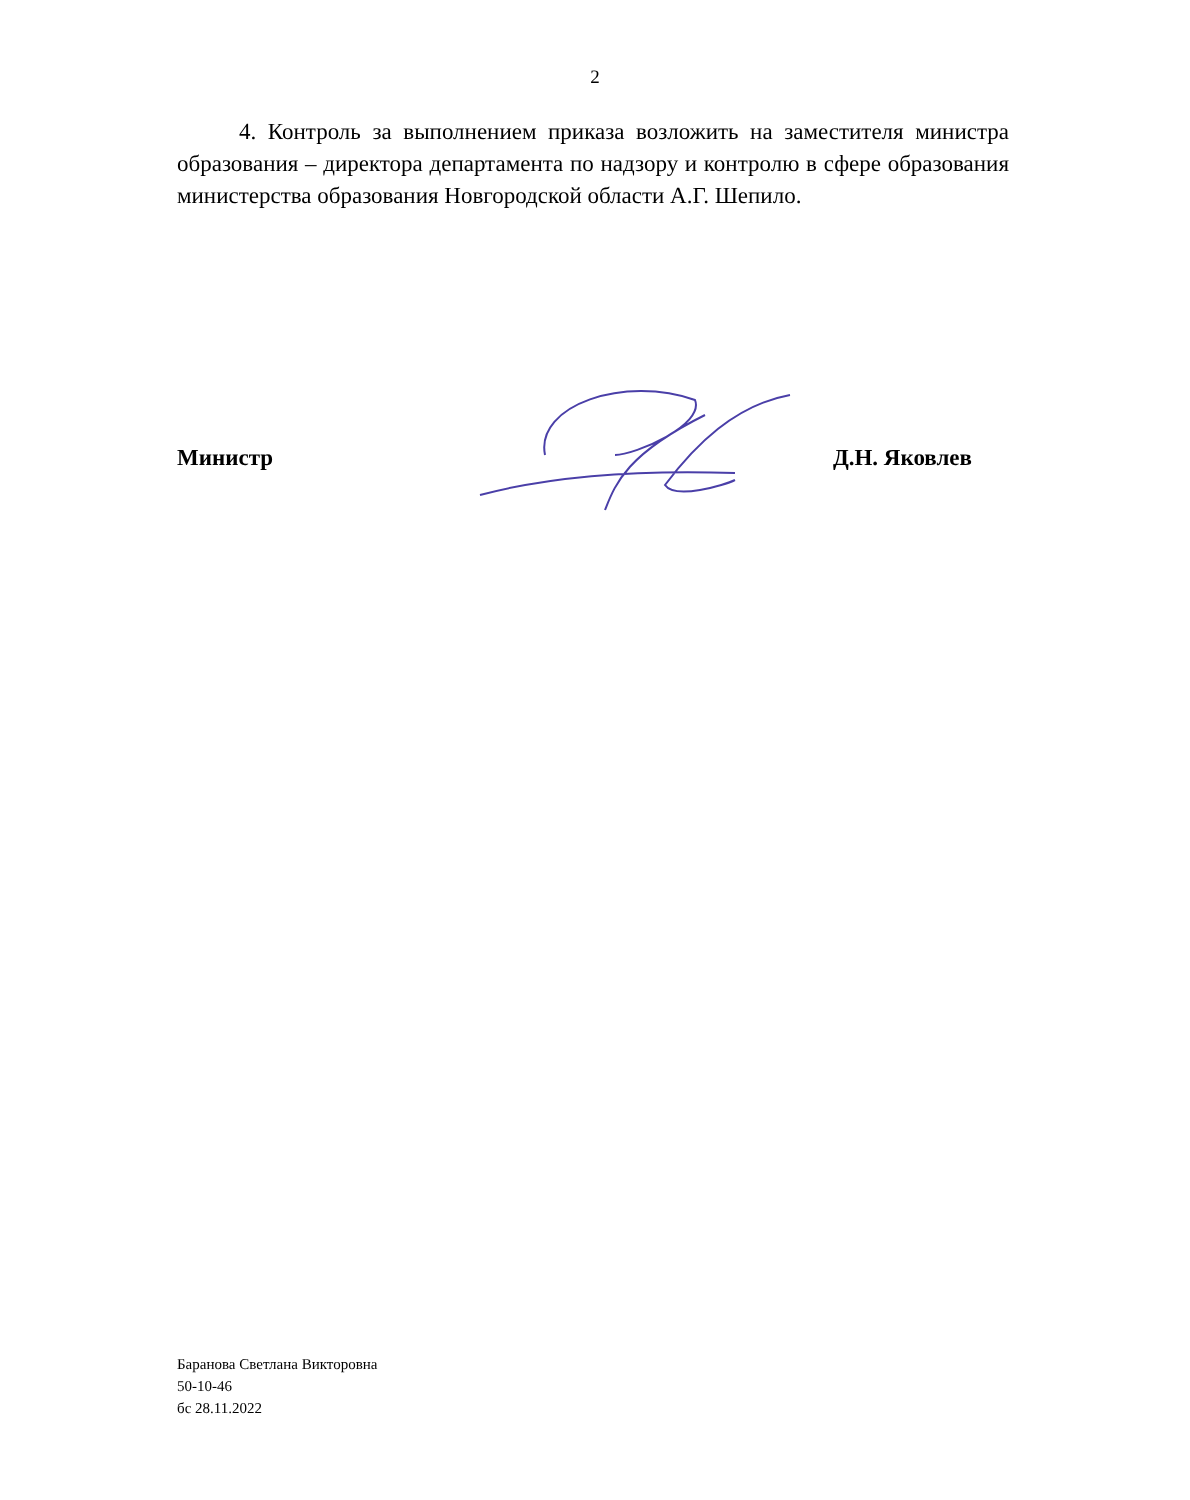2
4. Контроль за выполнением приказа возложить на заместителя министра образования – директора департамента по надзору и контролю в сфере образования министерства образования Новгородской области А.Г. Шепило.
Министр Д.Н. Яковлев
Баранова Светлана Викторовна
50-10-46
бс 28.11.2022